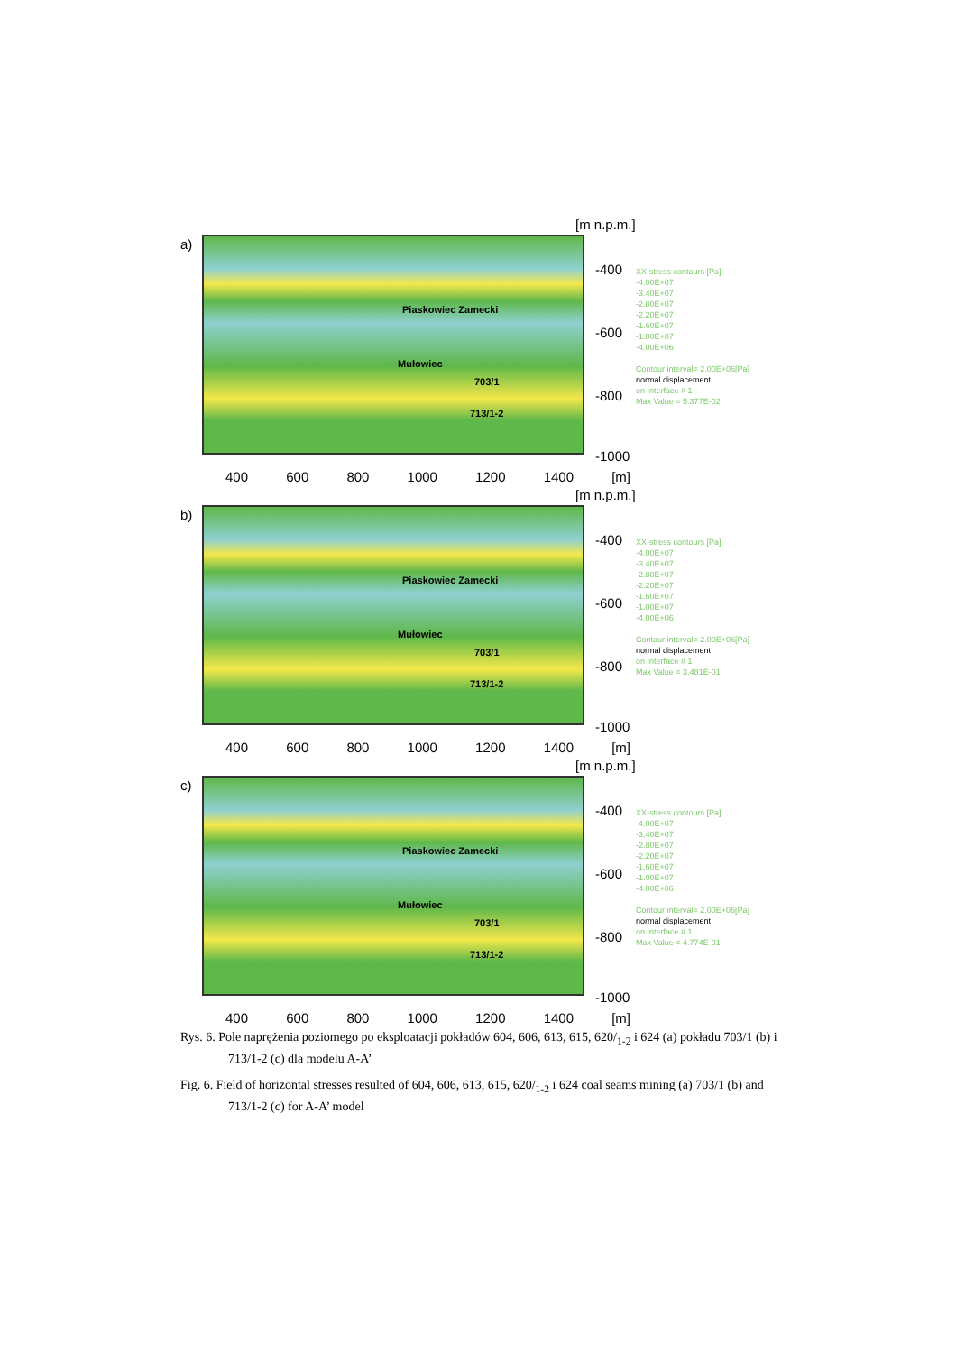a)
[m n.p.m.]
Piaskowiec Zamecki
Mułowiec
703/1
713/1-2
-400
-600
-800
-1000
XX-stress contours [Pa]
-4.00E+07
-3.40E+07
-2.80E+07
-2.20E+07
-1.60E+07
-1.00E+07
-4.00E+06
Contour interval= 2.00E+06[Pa]
normal displacement
on Interface # 1
Max Value = 5.377E-02
400 600 800 1000 1200 1400 [m]
b)
[m n.p.m.]
Piaskowiec Zamecki
Mułowiec
703/1
713/1-2
-400
-600
-800
-1000
XX-stress contours [Pa]
-4.00E+07
-3.40E+07
-2.80E+07
-2.20E+07
-1.60E+07
-1.00E+07
-4.00E+06
Contour interval= 2.00E+06[Pa]
normal displacement
on Interface # 1
Max Value = 3.481E-01
400 600 800 1000 1200 1400 [m]
c)
[m n.p.m.]
Piaskowiec Zamecki
Mułowiec
703/1
713/1-2
-400
-600
-800
-1000
XX-stress contours [Pa]
-4.00E+07
-3.40E+07
-2.80E+07
-2.20E+07
-1.60E+07
-1.00E+07
-4.00E+06
Contour interval= 2.00E+06[Pa]
normal displacement
on Interface # 1
Max Value = 4.774E-01
400 600 800 1000 1200 1400 [m]
Rys. 6. Pole naprężenia poziomego po eksploatacji pokładów 604, 606, 613, 615, 620/<sub>1-2</sub> i 624 (a) pokładu 703/1 (b) i 713/1-2 (c) dla modelu A-A’
Fig. 6. Field of horizontal stresses resulted of 604, 606, 613, 615, 620/<sub>1-2</sub> i 624 coal seams mining (a) 703/1 (b) and 713/1-2 (c) for A-A’ model